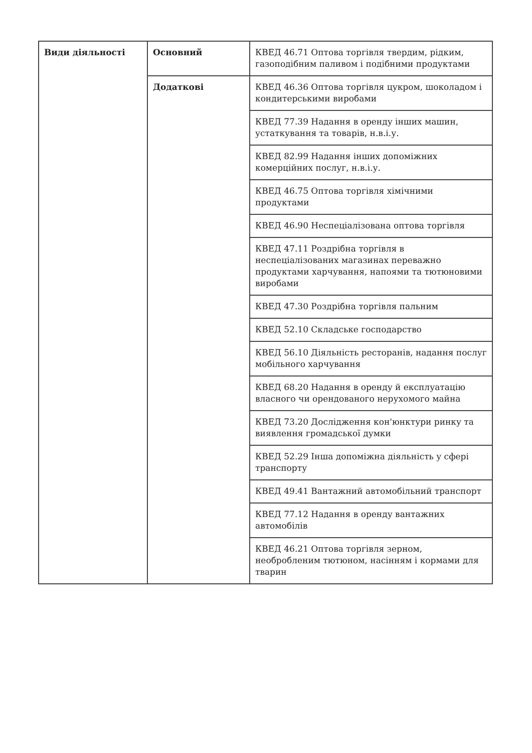| Види діяльності | Основний | КВЕД 46.71 Оптова торгівля твердим, рідким, газоподібним паливом і подібними продуктами |
| | Додаткові | КВЕД 46.36 Оптова торгівля цукром, шоколадом і кондитерськими виробами |
| | | КВЕД 77.39 Надання в оренду інших машин, устаткування та товарів, н.в.і.у. |
| | | КВЕД 82.99 Надання інших допоміжних комерційних послуг, н.в.і.у. |
| | | КВЕД 46.75 Оптова торгівля хімічними продуктами |
| | | КВЕД 46.90 Неспеціалізована оптова торгівля |
| | | КВЕД 47.11 Роздрібна торгівля в неспеціалізованих магазинах переважно продуктами харчування, напоями та тютюновими виробами |
| | | КВЕД 47.30 Роздрібна торгівля пальним |
| | | КВЕД 52.10 Складське господарство |
| | | КВЕД 56.10 Діяльність ресторанів, надання послуг мобільного харчування |
| | | КВЕД 68.20 Надання в оренду й експлуатацію власного чи орендованого нерухомого майна |
| | | КВЕД 73.20 Дослідження кон'юнктури ринку та виявлення громадської думки |
| | | КВЕД 52.29 Інша допоміжна діяльність у сфері транспорту |
| | | КВЕД 49.41 Вантажний автомобільний транспорт |
| | | КВЕД 77.12 Надання в оренду вантажних автомобілів |
| | | КВЕД 46.21 Оптова торгівля зерном, необробленим тютюном, насінням і кормами для тварин |